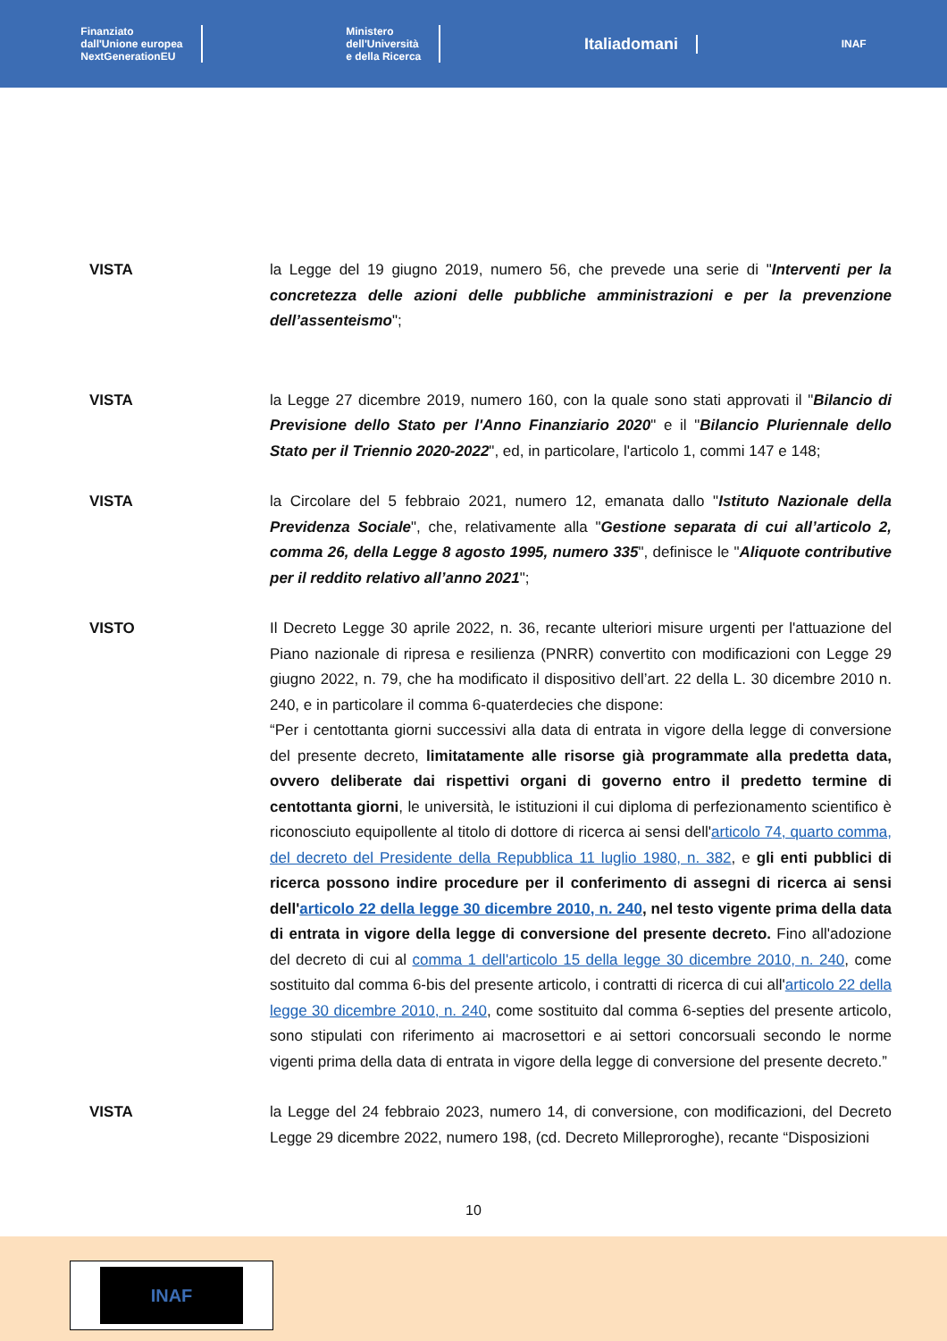Finanziato
dall'Unione europea
NextGenerationEU
Ministero
dell'Università
e della Ricerca
Italiadomani
INAF
VISTA la Legge del 19 giugno 2019, numero 56, che prevede una serie di "Interventi per la concretezza delle azioni delle pubbliche amministrazioni e per la prevenzione dell’assenteismo";
VISTA la Legge 27 dicembre 2019, numero 160, con la quale sono stati approvati il "Bilancio di Previsione dello Stato per l'Anno Finanziario 2020" e il "Bilancio Pluriennale dello Stato per il Triennio 2020-2022", ed, in particolare, l'articolo 1, commi 147 e 148;
VISTA la Circolare del 5 febbraio 2021, numero 12, emanata dallo "Istituto Nazionale della Previdenza Sociale", che, relativamente alla "Gestione separata di cui all’articolo 2, comma 26, della Legge 8 agosto 1995, numero 335", definisce le "Aliquote contributive per il reddito relativo all’anno 2021";
VISTO Il Decreto Legge 30 aprile 2022, n. 36, recante ulteriori misure urgenti per l'attuazione del Piano nazionale di ripresa e resilienza (PNRR) convertito con modificazioni con Legge 29 giugno 2022, n. 79, che ha modificato il dispositivo dell’art. 22 della L. 30 dicembre 2010 n. 240, e in particolare il comma 6-quaterdecies che dispone:
“Per i centottanta giorni successivi alla data di entrata in vigore della legge di conversione del presente decreto, limitatamente alle risorse già programmate alla predetta data, ovvero deliberate dai rispettivi organi di governo entro il predetto termine di centottanta giorni, le università, le istituzioni il cui diploma di perfezionamento scientifico è riconosciuto equipollente al titolo di dottore di ricerca ai sensi dell'articolo 74, quarto comma, del decreto del Presidente della Repubblica 11 luglio 1980, n. 382, e gli enti pubblici di ricerca possono indire procedure per il conferimento di assegni di ricerca ai sensi dell'articolo 22 della legge 30 dicembre 2010, n. 240, nel testo vigente prima della data di entrata in vigore della legge di conversione del presente decreto. Fino all'adozione del decreto di cui al comma 1 dell'articolo 15 della legge 30 dicembre 2010, n. 240, come sostituito dal comma 6-bis del presente articolo, i contratti di ricerca di cui all'articolo 22 della legge 30 dicembre 2010, n. 240, come sostituito dal comma 6-septies del presente articolo, sono stipulati con riferimento ai macrosettori e ai settori concorsuali secondo le norme vigenti prima della data di entrata in vigore della legge di conversione del presente decreto.”
VISTA la Legge del 24 febbraio 2023, numero 14, di conversione, con modificazioni, del Decreto Legge 29 dicembre 2022, numero 198, (cd. Decreto Milleproroghe), recante “Disposizioni
10
INAF